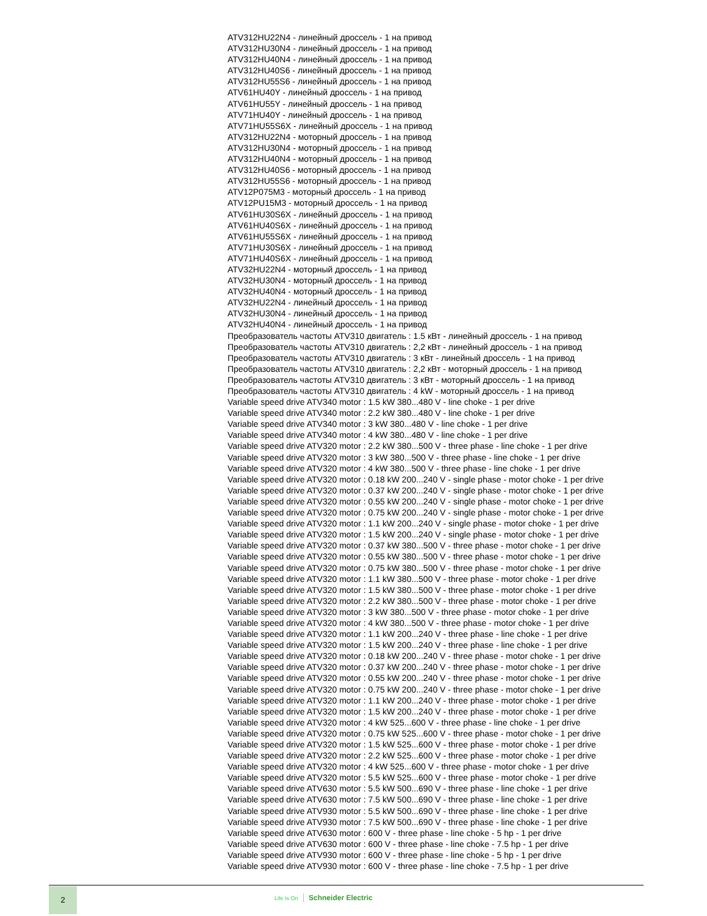ATV312HU22N4 - линейный дроссель - 1 на привод
ATV312HU30N4 - линейный дроссель - 1 на привод
ATV312HU40N4 - линейный дроссель - 1 на привод
ATV312HU40S6 - линейный дроссель - 1 на привод
ATV312HU55S6 - линейный дроссель - 1 на привод
ATV61HU40Y - линейный дроссель - 1 на привод
ATV61HU55Y - линейный дроссель - 1 на привод
ATV71HU40Y - линейный дроссель - 1 на привод
ATV71HU55S6X - линейный дроссель - 1 на привод
ATV312HU22N4 - моторный дроссель - 1 на привод
ATV312HU30N4 - моторный дроссель - 1 на привод
ATV312HU40N4 - моторный дроссель - 1 на привод
ATV312HU40S6 - моторный дроссель - 1 на привод
ATV312HU55S6 - моторный дроссель - 1 на привод
ATV12P075M3 - моторный дроссель - 1 на привод
ATV12PU15M3 - моторный дроссель - 1 на привод
ATV61HU30S6X - линейный дроссель - 1 на привод
ATV61HU40S6X - линейный дроссель - 1 на привод
ATV61HU55S6X - линейный дроссель - 1 на привод
ATV71HU30S6X - линейный дроссель - 1 на привод
ATV71HU40S6X - линейный дроссель - 1 на привод
ATV32HU22N4 - моторный дроссель - 1 на привод
ATV32HU30N4 - моторный дроссель - 1 на привод
ATV32HU40N4 - моторный дроссель - 1 на привод
ATV32HU22N4 - линейный дроссель - 1 на привод
ATV32HU30N4 - линейный дроссель - 1 на привод
ATV32HU40N4 - линейный дроссель - 1 на привод
Преобразователь частоты ATV310 двигатель : 1.5 кВт - линейный дроссель - 1 на привод
Преобразователь частоты ATV310 двигатель : 2,2 кВт - линейный дроссель - 1 на привод
Преобразователь частоты ATV310 двигатель : 3 кВт - линейный дроссель - 1 на привод
Преобразователь частоты ATV310 двигатель : 2,2 кВт - моторный дроссель - 1 на привод
Преобразователь частоты ATV310 двигатель : 3 кВт - моторный дроссель - 1 на привод
Преобразователь частоты ATV310 двигатель : 4 kW - моторный дроссель - 1 на привод
Variable speed drive ATV340 motor : 1.5 kW 380...480 V - line choke - 1 per drive
Variable speed drive ATV340 motor : 2.2 kW 380...480 V - line choke - 1 per drive
Variable speed drive ATV340 motor : 3 kW 380...480 V - line choke - 1 per drive
Variable speed drive ATV340 motor : 4 kW 380...480 V - line choke - 1 per drive
Variable speed drive ATV320 motor : 2.2 kW 380...500 V - three phase - line choke - 1 per drive
Variable speed drive ATV320 motor : 3 kW 380...500 V - three phase - line choke - 1 per drive
Variable speed drive ATV320 motor : 4 kW 380...500 V - three phase - line choke - 1 per drive
Variable speed drive ATV320 motor : 0.18 kW 200...240 V - single phase - motor choke - 1 per drive
Variable speed drive ATV320 motor : 0.37 kW 200...240 V - single phase - motor choke - 1 per drive
Variable speed drive ATV320 motor : 0.55 kW 200...240 V - single phase - motor choke - 1 per drive
Variable speed drive ATV320 motor : 0.75 kW 200...240 V - single phase - motor choke - 1 per drive
Variable speed drive ATV320 motor : 1.1 kW 200...240 V - single phase - motor choke - 1 per drive
Variable speed drive ATV320 motor : 1.5 kW 200...240 V - single phase - motor choke - 1 per drive
Variable speed drive ATV320 motor : 0.37 kW 380...500 V - three phase - motor choke - 1 per drive
Variable speed drive ATV320 motor : 0.55 kW 380...500 V - three phase - motor choke - 1 per drive
Variable speed drive ATV320 motor : 0.75 kW 380...500 V - three phase - motor choke - 1 per drive
Variable speed drive ATV320 motor : 1.1 kW 380...500 V - three phase - motor choke - 1 per drive
Variable speed drive ATV320 motor : 1.5 kW 380...500 V - three phase - motor choke - 1 per drive
Variable speed drive ATV320 motor : 2.2 kW 380...500 V - three phase - motor choke - 1 per drive
Variable speed drive ATV320 motor : 3 kW 380...500 V - three phase - motor choke - 1 per drive
Variable speed drive ATV320 motor : 4 kW 380...500 V - three phase - motor choke - 1 per drive
Variable speed drive ATV320 motor : 1.1 kW 200...240 V - three phase - line choke - 1 per drive
Variable speed drive ATV320 motor : 1.5 kW 200...240 V - three phase - line choke - 1 per drive
Variable speed drive ATV320 motor : 0.18 kW 200...240 V - three phase - motor choke - 1 per drive
Variable speed drive ATV320 motor : 0.37 kW 200...240 V - three phase - motor choke - 1 per drive
Variable speed drive ATV320 motor : 0.55 kW 200...240 V - three phase - motor choke - 1 per drive
Variable speed drive ATV320 motor : 0.75 kW 200...240 V - three phase - motor choke - 1 per drive
Variable speed drive ATV320 motor : 1.1 kW 200...240 V - three phase - motor choke - 1 per drive
Variable speed drive ATV320 motor : 1.5 kW 200...240 V - three phase - motor choke - 1 per drive
Variable speed drive ATV320 motor : 4 kW 525...600 V - three phase - line choke - 1 per drive
Variable speed drive ATV320 motor : 0.75 kW 525...600 V - three phase - motor choke - 1 per drive
Variable speed drive ATV320 motor : 1.5 kW 525...600 V - three phase - motor choke - 1 per drive
Variable speed drive ATV320 motor : 2.2 kW 525...600 V - three phase - motor choke - 1 per drive
Variable speed drive ATV320 motor : 4 kW 525...600 V - three phase - motor choke - 1 per drive
Variable speed drive ATV320 motor : 5.5 kW 525...600 V - three phase - motor choke - 1 per drive
Variable speed drive ATV630 motor : 5.5 kW 500...690 V - three phase - line choke - 1 per drive
Variable speed drive ATV630 motor : 7.5 kW 500...690 V - three phase - line choke - 1 per drive
Variable speed drive ATV930 motor : 5.5 kW 500...690 V - three phase - line choke - 1 per drive
Variable speed drive ATV930 motor : 7.5 kW 500...690 V - three phase - line choke - 1 per drive
Variable speed drive ATV630 motor : 600 V - three phase - line choke - 5 hp - 1 per drive
Variable speed drive ATV630 motor : 600 V - three phase - line choke - 7.5 hp - 1 per drive
Variable speed drive ATV930 motor : 600 V - three phase - line choke - 5 hp - 1 per drive
Variable speed drive ATV930 motor : 600 V - three phase - line choke - 7.5 hp - 1 per drive
2
Life Is On Schneider Electric